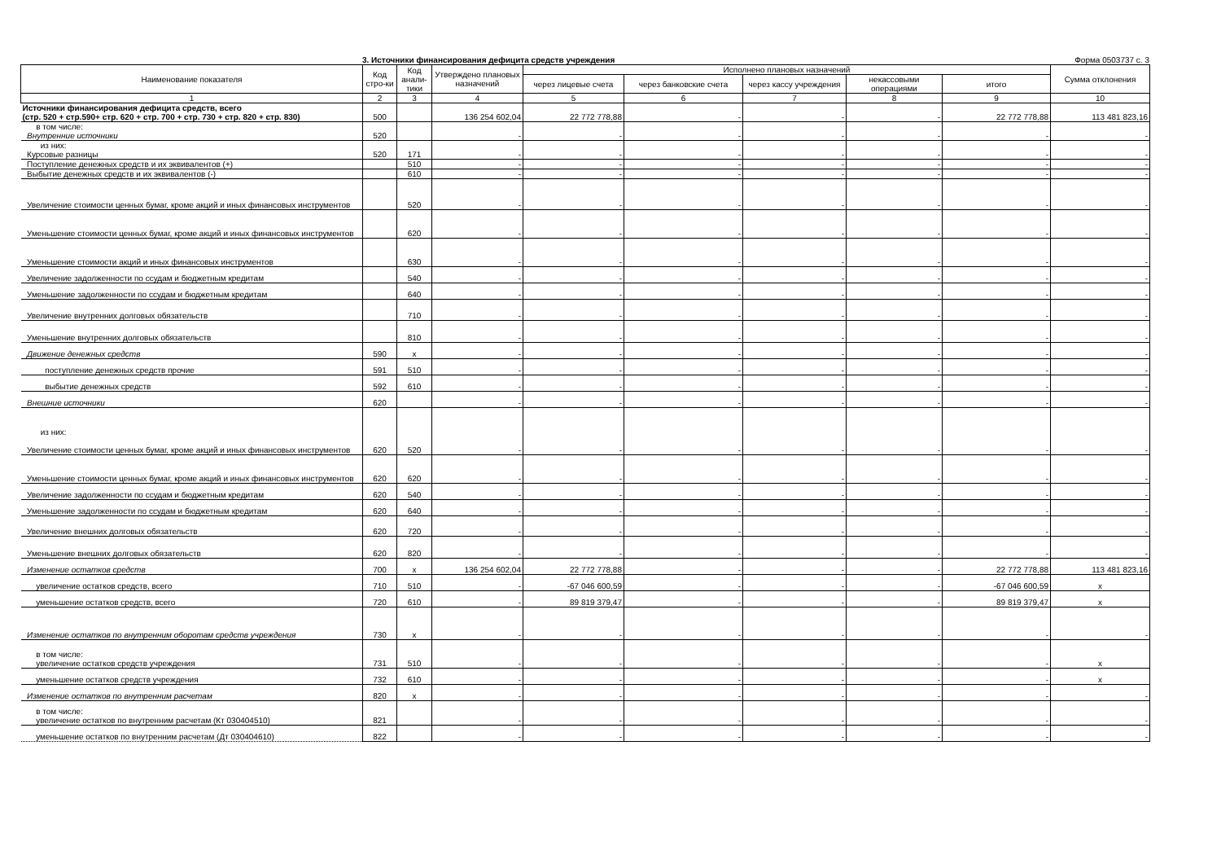3. Источники финансирования дефицита средств учреждения Форма 0503737 с. 3
| Наименование показателя | Код стро-ки | Код анали-тики | Утверждено плановых назначений | Исполнено плановых назначений | | | | | Сумма отклонения |
| --- | --- | --- | --- | --- | --- | --- | --- | --- | --- |
| | | | | через лицевые счета | через банковские счета | через кассу учреждения | некассовыми операциями | итого | |
| 1 | 2 | 3 | 4 | 5 | 6 | 7 | 8 | 9 | 10 |
| Источники финансирования дефицита средств, всего (стр. 520 + стр.590+ стр. 620 + стр. 700 + стр. 730 + стр. 820 + стр. 830) | 500 | | 136 254 602,04 | 22 772 778,88 | - | - | - | 22 772 778,88 | 113 481 823,16 |
| в том числе: Внутренние источники | 520 | | - | - | - | - | - | - | - |
| из них: Курсовые разницы | 520 | 171 | - | - | - | - | - | - | - |
| Поступление денежных средств и их эквивалентов (+) | | 510 | - | - | - | - | - | - | - |
| Выбытие денежных средств и их эквивалентов (-) | | 610 | - | - | - | - | - | - | - |
| Увеличение стоимости ценных бумаг, кроме акций и иных финансовых инструментов | | 520 | - | - | - | - | - | - | - |
| Уменьшение стоимости ценных бумаг, кроме акций и иных финансовых инструментов | | 620 | - | - | - | - | - | - | - |
| Уменьшение стоимости акций и иных финансовых инструментов | | 630 | - | - | - | - | - | - | - |
| Увеличение задолженности по ссудам и бюджетным кредитам | | 540 | - | - | - | - | - | - | - |
| Уменьшение задолженности по ссудам и бюджетным кредитам | | 640 | - | - | - | - | - | - | - |
| Увеличение внутренних долговых обязательств | | 710 | - | - | - | - | - | - | - |
| Уменьшение внутренних долговых обязательств | | 810 | - | - | - | - | - | - | - |
| Движение денежных средств | 590 | x | - | - | - | - | - | - | - |
| поступление денежных средств прочие | 591 | 510 | - | - | - | - | - | - | - |
| выбытие денежных средств | 592 | 610 | - | - | - | - | - | - | - |
| Внешние источники | 620 | | - | - | - | - | - | - | - |
| из них: Увеличение стоимости ценных бумаг, кроме акций и иных финансовых инструментов | 620 | 520 | - | - | - | - | - | - | - |
| Уменьшение стоимости ценных бумаг, кроме акций и иных финансовых инструментов | 620 | 620 | - | - | - | - | - | - | - |
| Увеличение задолженности по ссудам и бюджетным кредитам | 620 | 540 | - | - | - | - | - | - | - |
| Уменьшение задолженности по ссудам и бюджетным кредитам | 620 | 640 | - | - | - | - | - | - | - |
| Увеличение внешних долговых обязательств | 620 | 720 | - | - | - | - | - | - | - |
| Уменьшение внешних долговых обязательств | 620 | 820 | - | - | - | - | - | - | - |
| Изменение остатков средств | 700 | x | 136 254 602,04 | 22 772 778,88 | - | - | - | 22 772 778,88 | 113 481 823,16 |
| увеличение остатков средств, всего | 710 | 510 | - | -67 046 600,59 | - | - | - | -67 046 600,59 | x |
| уменьшение остатков средств, всего | 720 | 610 | - | 89 819 379,47 | - | - | - | 89 819 379,47 | x |
| Изменение остатков по внутренним оборотам средств учреждения | 730 | x | - | - | - | - | - | - | - |
| в том числе: увеличение остатков средств учреждения | 731 | 510 | - | - | - | - | - | - | x |
| уменьшение остатков средств учреждения | 732 | 610 | - | - | - | - | - | - | x |
| Изменение остатков по внутренним расчетам | 820 | x | - | - | - | - | - | - | - |
| в том числе: увеличение остатков по внутренним расчетам (Кт 030404510) | 821 | | - | - | - | - | - | - | - |
| уменьшение остатков по внутренним расчетам (Дт 030404610) | 822 | | - | - | - | - | - | - | - |